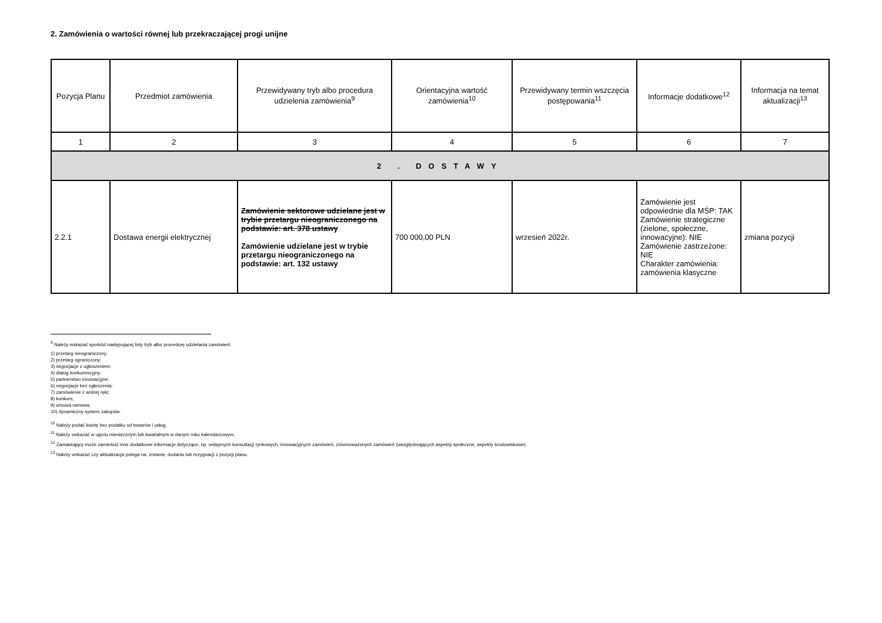2. Zamówienia o wartości równej lub przekraczającej progi unijne
| Pozycja Planu | Przedmiot zamówienia | Przewidywany tryb albo procedura udzielenia zamówienia<sup>9</sup> | Orientacyjna wartość zamówienia<sup>10</sup> | Przewidywany termin wszczęcia postępowania<sup>11</sup> | Informacje dodatkowe<sup>12</sup> | Informacja na temat aktualizacji<sup>13</sup> |
| --- | --- | --- | --- | --- | --- | --- |
| 1 | 2 | 3 | 4 | 5 | 6 | 7 |
| 2 . DOSTAWY | | | | | | |
| 2.2.1 | Dostawa energii elektrycznej | Zamówienie sektorowe udzielane jest w trybie przetargu nieograniczonego na podstawie: art. 378 ustawy Zamówienie udzielane jest w trybie przetargu nieograniczonego na podstawie: art. 132 ustawy | 700 000,00 PLN | wrzesień 2022r. | Zamówienie jest odpowiednie dla MŚP: TAK Zamówienie strategiczne (zielone, społeczne, innowacyjne): NIE Zamówienie zastrzeżone: NIE Charakter zamówienia: zamówienia klasyczne | zmiana pozycji |
<sup>9</sup> Należy wskazać spośród następującej listy tryb albo procedurę udzielania zamówień:
1) przetarg nieograniczony;
2) przetarg ograniczony;
3) negocjacje z ogłoszeniem;
4) dialog konkurencyjny;
5) partnerstwo innowacyjne;
6) negocjacje bez ogłoszenia;
7) zamówienie z wolnej ręki;
8) konkurs;
9) umowa ramowa;
10) dynamiczny system zakupów.
<sup>10</sup> Należy podać kwotę bez podatku od towarów i usług.
<sup>11</sup> Należy wskazać w ujęciu miesięcznym lub kwartalnym w danym roku kalendarzowym.
<sup>12</sup> Zamawiający może zamieścić inne dodatkowe informacje dotyczące, np. wstępnych konsultacji rynkowych, innowacyjnych zamówień, zrównoważonych zamówień (uwzględniających aspekty społeczne, aspekty środowiskowe).
<sup>13</sup> Należy wskazać czy aktualizacja polega na: zmianie, dodaniu lub rezygnacji z pozycji planu.